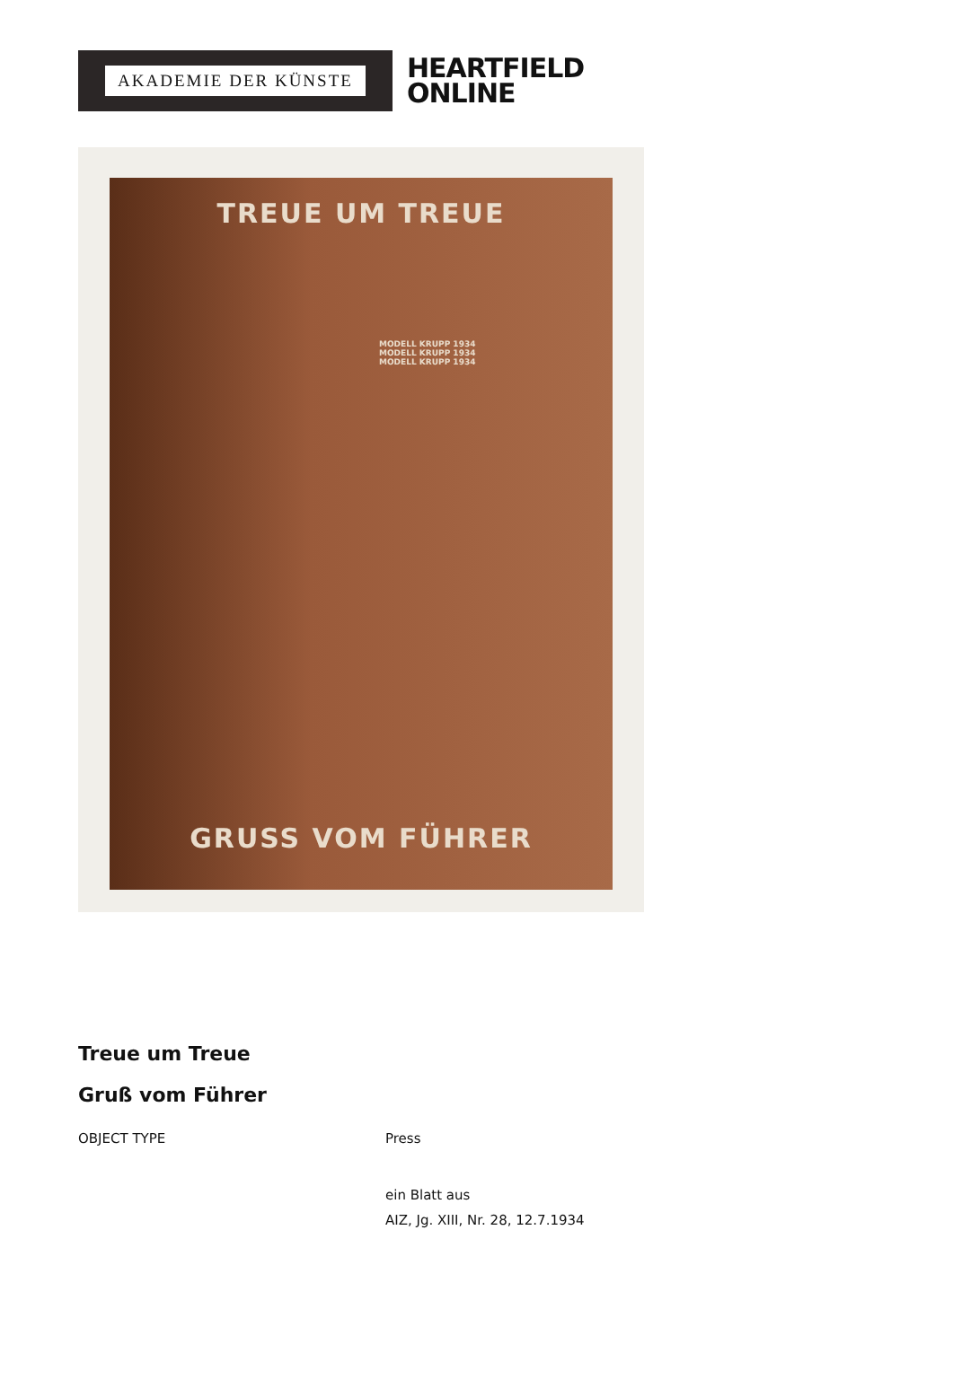AKADEMIE DER KÜNSTE
HEARTFIELD
ONLINE
TREUE UM TREUE
MODELL KRUPP 1934
MODELL KRUPP 1934
MODELL KRUPP 1934
GRUSS VOM FÜHRER
Treue um Treue
Gruß vom Führer
OBJECT TYPE Press
ein Blatt aus
AIZ, Jg. XIII, Nr. 28, 12.7.1934